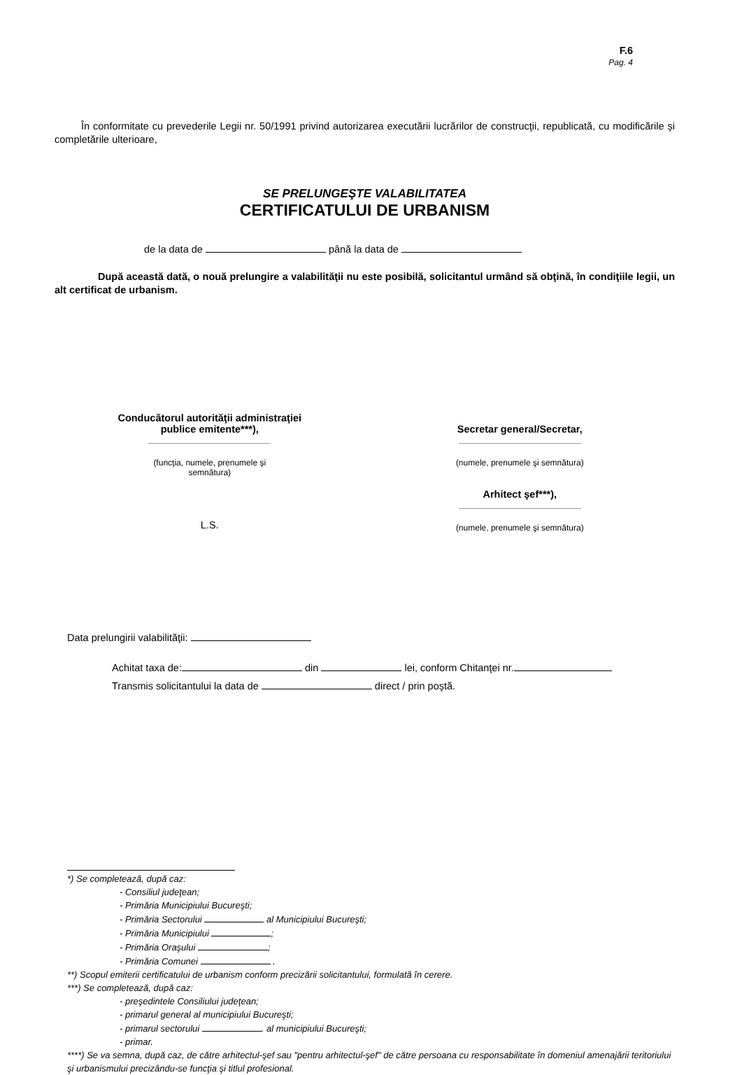F.6
Pag. 4
În conformitate cu prevederile Legii nr. 50/1991 privind autorizarea executării lucrărilor de construcţii, republicată, cu modificările şi completările ulterioare,
SE PRELUNGEŞTE VALABILITATEA
CERTIFICATULUI DE URBANISM
de la data de până la data de
După această dată, o nouă prelungire a valabilităţii nu este posibilă, solicitantul urmând să obţină, în condiţiile legii, un alt certificat de urbanism.
Conducătorul autorităţii administraţiei
publice emitente***),
(funcţia, numele, prenumele şi
semnătura)
L.S.
Secretar general/Secretar,
(numele, prenumele şi semnătura)
Arhitect şef***),
(numele, prenumele şi semnătura)
Data prelungirii valabilităţii:
Achitat taxa de: din lei, conform Chitanţei nr.
Transmis solicitantului la data de direct / prin poştă.
*) Se completează, după caz:
- Consiliul judeţean;
- Primăria Municipiului Bucureşti;
- Primăria Sectorului al Municipiului Bucureşti;
- Primăria Municipiului ;
- Primăria Oraşului ;
- Primăria Comunei .
**) Scopul emiterii certificatului de urbanism conform precizării solicitantului, formulată în cerere.
***) Se completează, după caz:
- preşedintele Consiliului judeţean;
- primarul general al municipiului Bucureşti;
- primarul sectorului . al municipiului Bucureşti;
- primar.
****) Se va semna, după caz, de către arhitectul-şef sau "pentru arhitectul-şef" de către persoana cu responsabilitate în domeniul amenajării teritoriului şi urbanismului precizându-se funcţia şi titlul profesional.